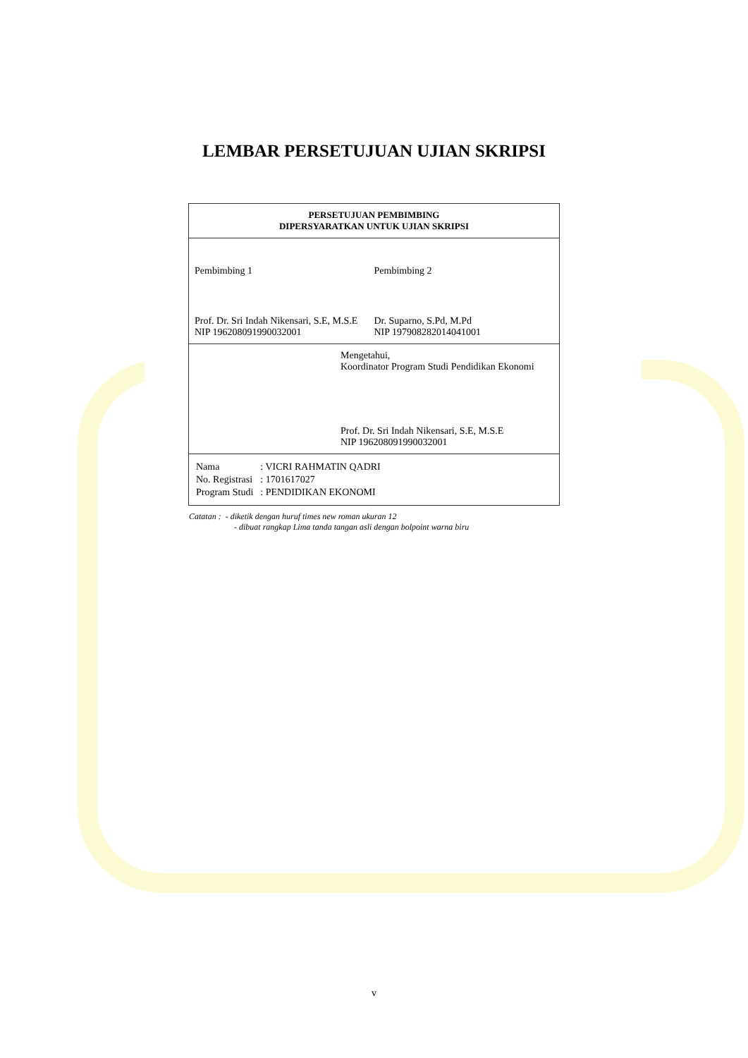LEMBAR PERSETUJUAN UJIAN SKRIPSI
PERSETUJUAN PEMBIMBING
DIPERSYARATKAN UNTUK UJIAN SKRIPSI
Pembimbing 1
Prof. Dr. Sri Indah Nikensari, S.E, M.S.E
NIP 196208091990032001
Pembimbing 2
Dr. Suparno, S.Pd, M.Pd
NIP 197908282014041001
Mengetahui,
Koordinator Program Studi Pendidikan Ekonomi
Prof. Dr. Sri Indah Nikensari, S.E, M.S.E
NIP 196208091990032001
| Nama | : VICRI RAHMATIN QADRI |
| No. Registrasi | : 1701617027 |
| Program Studi | : PENDIDIKAN EKONOMI |
Catatan : - diketik dengan huruf times new roman ukuran 12
- dibuat rangkap Lima tanda tangan asli dengan bolpoint warna biru
v